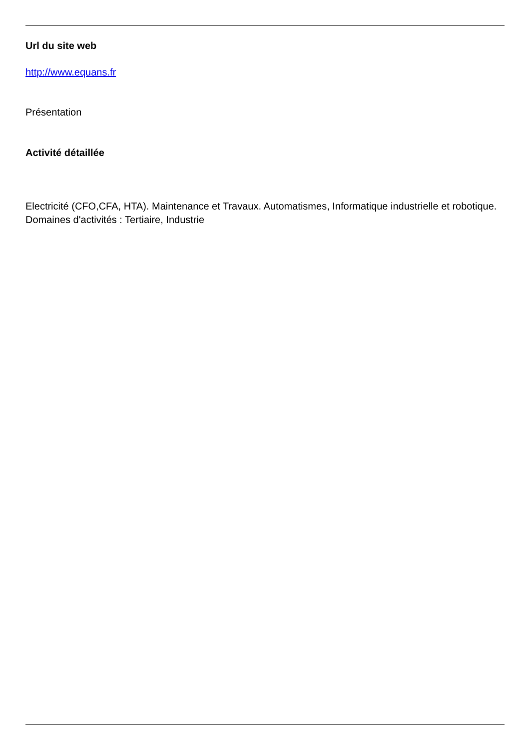Url du site web
http://www.equans.fr
Présentation
Activité détaillée
Electricité (CFO,CFA, HTA). Maintenance et Travaux. Automatismes, Informatique industrielle et robotique. Domaines d'activités : Tertiaire, Industrie